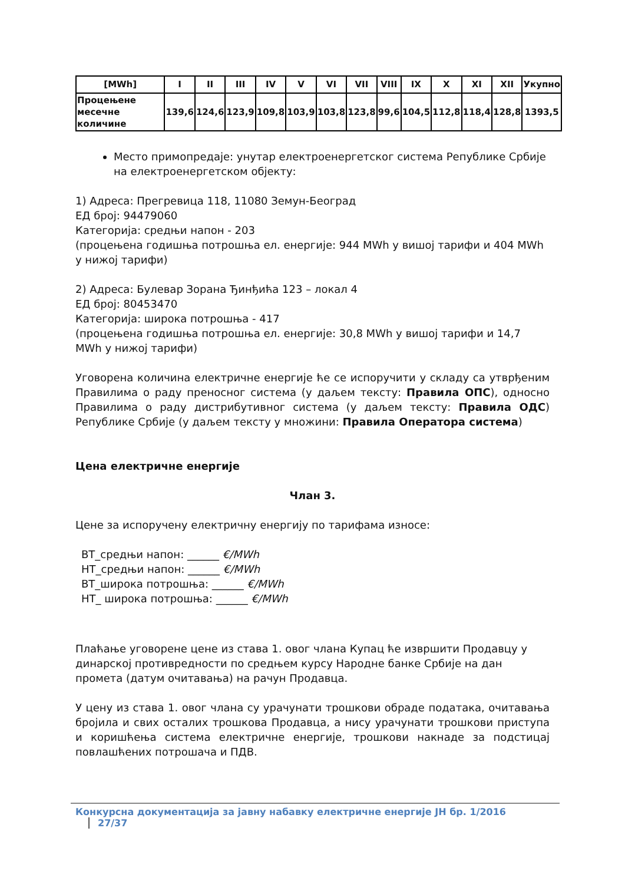| [MWh] | I | II | III | IV | V | VI | VII | VIII | IX | X | XI | XII | Укупно |
| --- | --- | --- | --- | --- | --- | --- | --- | --- | --- | --- | --- | --- | --- |
| Процењене месечне количине | 139,6 | 124,6 | 123,9 | 109,8 | 103,9 | 103,8 | 123,8 | 99,6 | 104,5 | 112,8 | 118,4 | 128,8 | 1393,5 |
Место примопредаје: унутар електроенергетског система Републике Србије на електроенергетском објекту:
1) Адреса: Прегревица 118, 11080 Земун-Београд
ЕД број: 94479060
Категорија: средњи напон - 203
(процењена годишња потрошња ел. енергије: 944 MWh у вишој тарифи и 404 MWh у нижој тарифи)
2) Адреса: Булевар Зорана Ђинђића 123 – локал 4
ЕД број: 80453470
Категорија: широка потрошња - 417
(процењена годишња потрошња ел. енергије: 30,8 MWh у вишој тарифи и 14,7 MWh у нижој тарифи)
Уговорена количина електричне енергије ће се испоручити у складу са утврђеним Правилима о раду преносног система (у даљем тексту: Правила ОПС), односно Правилима о раду дистрибутивног система (у даљем тексту: Правила ОДС) Републике Србије (у даљем тексту у множини: Правила Оператора система)
Цена електричне енергије
Члан 3.
Цене за испоручену електричну енергију по тарифама износе:
ВТ_средњи напон: ______ €/MWh
НТ_средњи напон: ______ €/MWh
ВТ_широка потрошња: ______ €/MWh
НТ_ широка потрошња: ______ €/MWh
Плаћање уговорене цене из става 1. овог члана Купац ће извршити Продавцу у динарској противредности по средњем курсу Народне банке Србије на дан промета (датум очитавања) на рачун Продавца.
У цену из става 1. овог члана су урачунати трошкови обраде података, очитавања бројила и свих осталих трошкова Продавца, а нису урачунати трошкови приступа и коришћења система електричне енергије, трошкови накнаде за подстицај повлашћених потрошача и ПДВ.
Конкурсна документација за јавну набавку електричне енергије ЈН бр. 1/2016 27/37